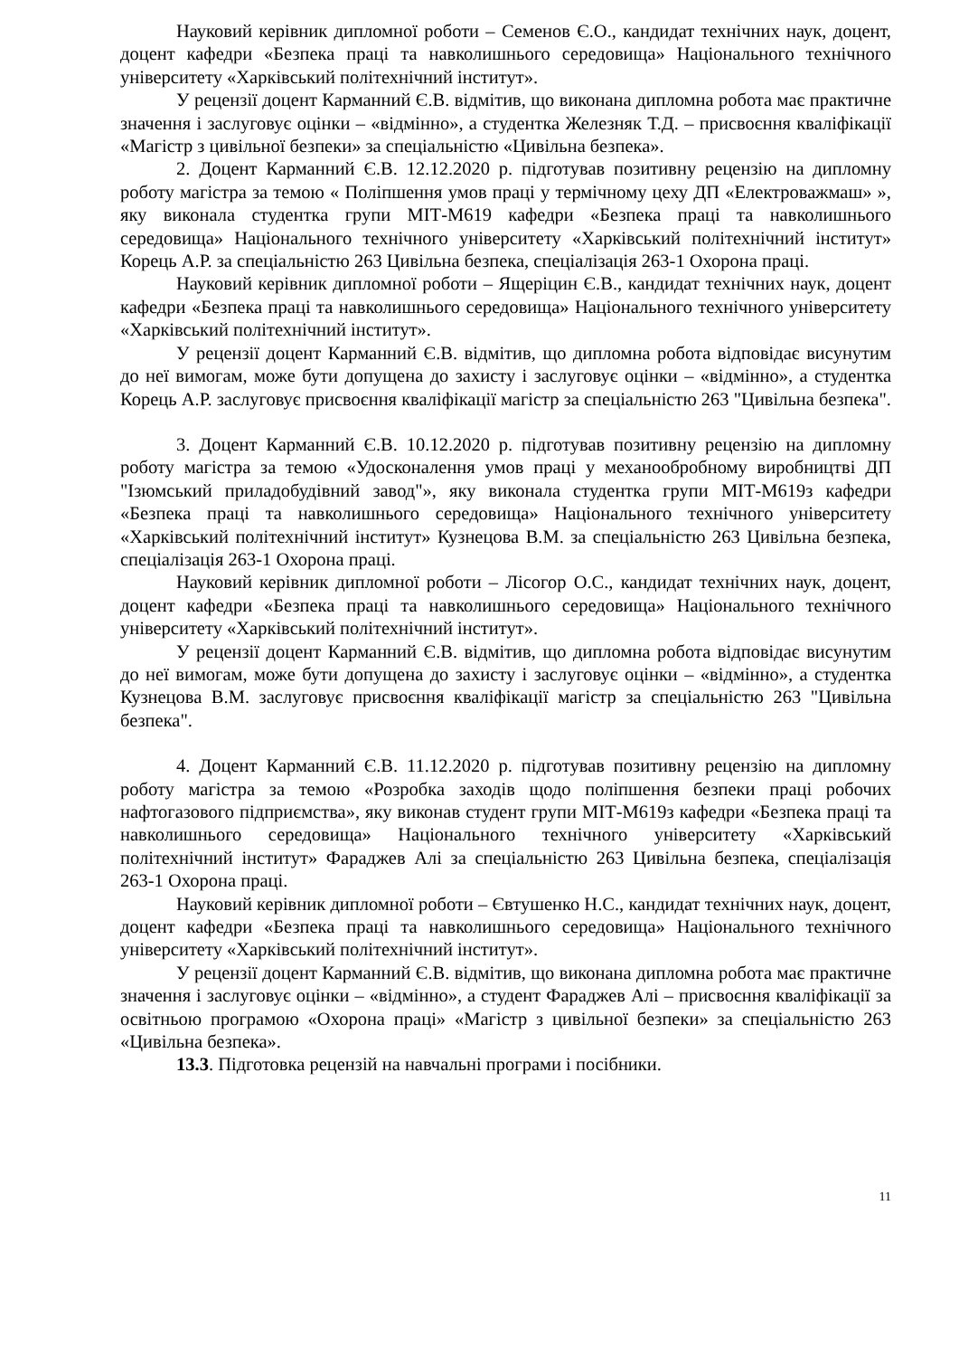Науковий керівник дипломної роботи – Семенов Є.О., кандидат технічних наук, доцент, доцент кафедри «Безпека праці та навколишнього середовища» Національного технічного університету «Харківський політехнічний інститут».
У рецензії доцент Карманний Є.В. відмітив, що виконана дипломна робота має практичне значення і заслуговує оцінки – «відмінно», а студентка Железняк Т.Д. – присвоєння кваліфікації «Магістр з цивільної безпеки» за спеціальністю «Цивільна безпека».
2. Доцент Карманний Є.В. 12.12.2020 р. підготував позитивну рецензію на дипломну роботу магістра за темою « Поліпшення умов праці у термічному цеху ДП «Електроважмаш» », яку виконала студентка групи МІТ-М619 кафедри «Безпека праці та навколишнього середовища» Національного технічного університету «Харківський політехнічний інститут» Корець А.Р. за спеціальністю 263 Цивільна безпека, спеціалізація 263-1 Охорона праці.
Науковий керівник дипломної роботи – Ящеріцин Є.В., кандидат технічних наук, доцент кафедри «Безпека праці та навколишнього середовища» Національного технічного університету «Харківський політехнічний інститут».
У рецензії доцент Карманний Є.В. відмітив, що дипломна робота відповідає висунутим до неї вимогам, може бути допущена до захисту і заслуговує оцінки – «відмінно», а студентка Корець А.Р. заслуговує присвоєння кваліфікації магістр за спеціальністю 263 "Цивільна безпека".
3. Доцент Карманний Є.В. 10.12.2020 р. підготував позитивну рецензію на дипломну роботу магістра за темою «Удосконалення умов праці у механообробному виробництві ДП "Ізюмський приладобудівний завод"», яку виконала студентка групи МІТ-М619з кафедри «Безпека праці та навколишнього середовища» Національного технічного університету «Харківський політехнічний інститут» Кузнецова В.М. за спеціальністю 263 Цивільна безпека, спеціалізація 263-1 Охорона праці.
Науковий керівник дипломної роботи – Лісогор О.С., кандидат технічних наук, доцент, доцент кафедри «Безпека праці та навколишнього середовища» Національного технічного університету «Харківський політехнічний інститут».
У рецензії доцент Карманний Є.В. відмітив, що дипломна робота відповідає висунутим до неї вимогам, може бути допущена до захисту і заслуговує оцінки – «відмінно», а студентка Кузнецова В.М. заслуговує присвоєння кваліфікації магістр за спеціальністю 263 "Цивільна безпека".
4. Доцент Карманний Є.В. 11.12.2020 р. підготував позитивну рецензію на дипломну роботу магістра за темою «Розробка заходів щодо поліпшення безпеки праці робочих нафтогазового підприємства», яку виконав студент групи МІТ-М619з кафедри «Безпека праці та навколишнього середовища» Національного технічного університету «Харківський політехнічний інститут» Фараджев Алі за спеціальністю 263 Цивільна безпека, спеціалізація 263-1 Охорона праці.
Науковий керівник дипломної роботи – Євтушенко Н.С., кандидат технічних наук, доцент, доцент кафедри «Безпека праці та навколишнього середовища» Національного технічного університету «Харківський політехнічний інститут».
У рецензії доцент Карманний Є.В. відмітив, що виконана дипломна робота має практичне значення і заслуговує оцінки – «відмінно», а студент Фараджев Алі – присвоєння кваліфікації за освітньою програмою «Охорона праці» «Магістр з цивільної безпеки» за спеціальністю 263 «Цивільна безпека».
13.3. Підготовка рецензій на навчальні програми і посібники.
11